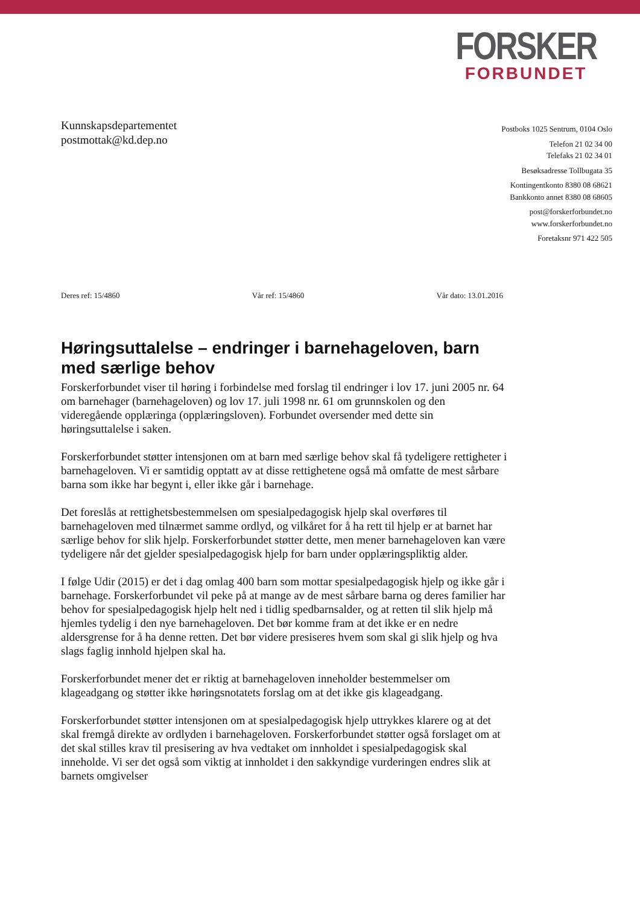FORSKER
FORBUNDET
Kunnskapsdepartementet
postmottak@kd.dep.no
Postboks 1025 Sentrum, 0104 Oslo
Telefon 21 02 34 00
Telefaks 21 02 34 01
Besøksadresse Tollbugata 35
Kontingentkonto 8380 08 68621
Bankkonto annet 8380 08 68605
post@forskerforbundet.no
www.forskerforbundet.no
Foretaksnr 971 422 505
Deres ref: 15/4860 Vår ref: 15/4860 Vår dato: 13.01.2016
Høringsuttalelse – endringer i barnehageloven, barn med særlige behov
Forskerforbundet viser til høring i forbindelse med forslag til endringer i lov 17. juni 2005 nr. 64 om barnehager (barnehageloven) og lov 17. juli 1998 nr. 61 om grunnskolen og den videregående opplæringa (opplæringsloven). Forbundet oversender med dette sin høringsuttalelse i saken.
Forskerforbundet støtter intensjonen om at barn med særlige behov skal få tydeligere rettigheter i barnehageloven. Vi er samtidig opptatt av at disse rettighetene også må omfatte de mest sårbare barna som ikke har begynt i, eller ikke går i barnehage.
Det foreslås at rettighetsbestemmelsen om spesialpedagogisk hjelp skal overføres til barnehageloven med tilnærmet samme ordlyd, og vilkåret for å ha rett til hjelp er at barnet har særlige behov for slik hjelp. Forskerforbundet støtter dette, men mener barnehageloven kan være tydeligere når det gjelder spesialpedagogisk hjelp for barn under opplæringspliktig alder.
I følge Udir (2015) er det i dag omlag 400 barn som mottar spesialpedagogisk hjelp og ikke går i barnehage. Forskerforbundet vil peke på at mange av de mest sårbare barna og deres familier har behov for spesialpedagogisk hjelp helt ned i tidlig spedbarnsalder, og at retten til slik hjelp må hjemles tydelig i den nye barnehageloven. Det bør komme fram at det ikke er en nedre aldersgrense for å ha denne retten. Det bør videre presiseres hvem som skal gi slik hjelp og hva slags faglig innhold hjelpen skal ha.
Forskerforbundet mener det er riktig at barnehageloven inneholder bestemmelser om klageadgang og støtter ikke høringsnotatets forslag om at det ikke gis klageadgang.
Forskerforbundet støtter intensjonen om at spesialpedagogisk hjelp uttrykkes klarere og at det skal fremgå direkte av ordlyden i barnehageloven. Forskerforbundet støtter også forslaget om at det skal stilles krav til presisering av hva vedtaket om innholdet i spesialpedagogisk skal inneholde. Vi ser det også som viktig at innholdet i den sakkyndige vurderingen endres slik at barnets omgivelser